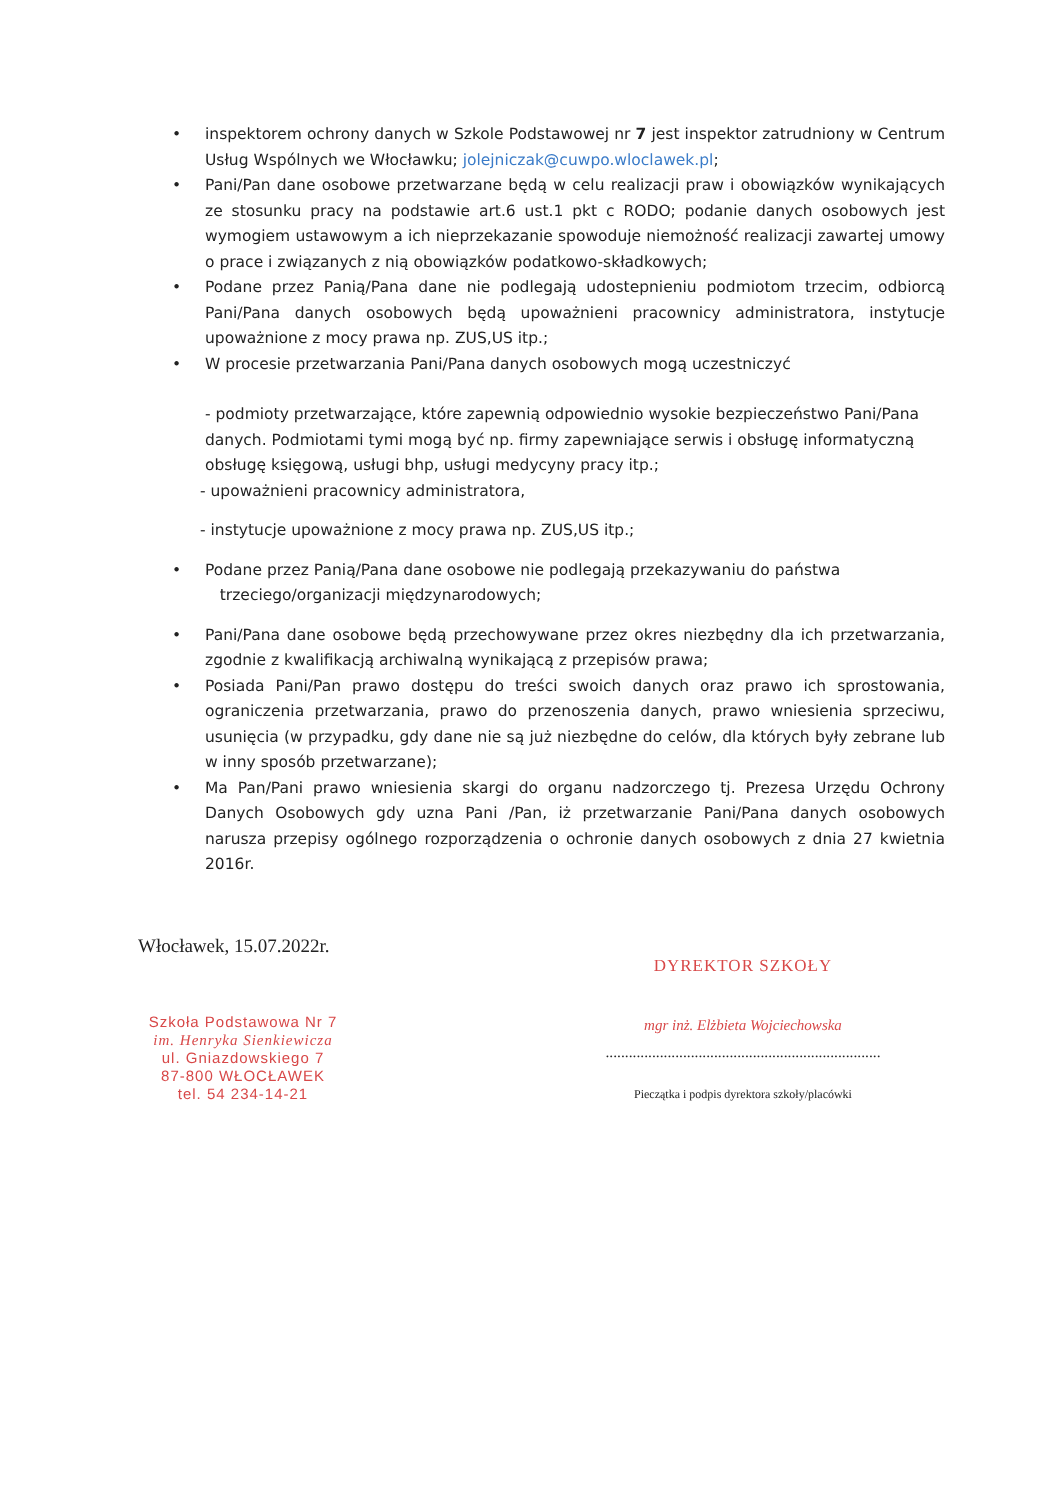• inspektorem ochrony danych w Szkole Podstawowej nr 7 jest inspektor zatrudniony w Centrum Usług Wspólnych we Włocławku; jolejniczak@cuwpo.wloclawek.pl;
• Pani/Pan dane osobowe przetwarzane będą w celu realizacji praw i obowiązków wynikających ze stosunku pracy na podstawie art.6 ust.1 pkt c RODO; podanie danych osobowych jest wymogiem ustawowym a ich nieprzekazanie spowoduje niemożność realizacji zawartej umowy o prace i związanych z nią obowiązków podatkowo-składkowych;
• Podane przez Panią/Pana dane nie podlegają udostepnieniu podmiotom trzecim, odbiorcą Pani/Pana danych osobowych będą upoważnieni pracownicy administratora, instytucje upoważnione z mocy prawa np. ZUS,US itp.;
• W procesie przetwarzania Pani/Pana danych osobowych mogą uczestniczyć
- podmioty przetwarzające, które zapewnią odpowiednio wysokie bezpieczeństwo Pani/Pana danych. Podmiotami tymi mogą być np. firmy zapewniające serwis i obsługę informatyczną obsługę księgową, usługi bhp, usługi medycyny pracy itp.;
- upoważnieni pracownicy administratora,
- instytucje upoważnione z mocy prawa np. ZUS,US itp.;
• Podane przez Panią/Pana dane osobowe nie podlegają przekazywaniu do państwa
trzeciego/organizacji międzynarodowych;
• Pani/Pana dane osobowe będą przechowywane przez okres niezbędny dla ich przetwarzania, zgodnie z kwalifikacją archiwalną wynikającą z przepisów prawa;
• Posiada Pani/Pan prawo dostępu do treści swoich danych oraz prawo ich sprostowania, ograniczenia przetwarzania, prawo do przenoszenia danych, prawo wniesienia sprzeciwu, usunięcia (w przypadku, gdy dane nie są już niezbędne do celów, dla których były zebrane lub w inny sposób przetwarzane);
• Ma Pan/Pani prawo wniesienia skargi do organu nadzorczego tj. Prezesa Urzędu Ochrony Danych Osobowych gdy uzna Pani /Pan, iż przetwarzanie Pani/Pana danych osobowych narusza przepisy ogólnego rozporządzenia o ochronie danych osobowych z dnia 27 kwietnia 2016r.
Włocławek, 15.07.2022r.
Szkoła Podstawowa Nr 7
im. Henryka Sienkiewicza
ul. Gniazdowskiego 7
87-800 WŁOCŁAWEK
tel. 54 234-14-21
DYREKTOR SZKOŁY
mgr inż. Elżbieta Wojciechowska
.......................................................................
Pieczątka i podpis dyrektora szkoły/placówki